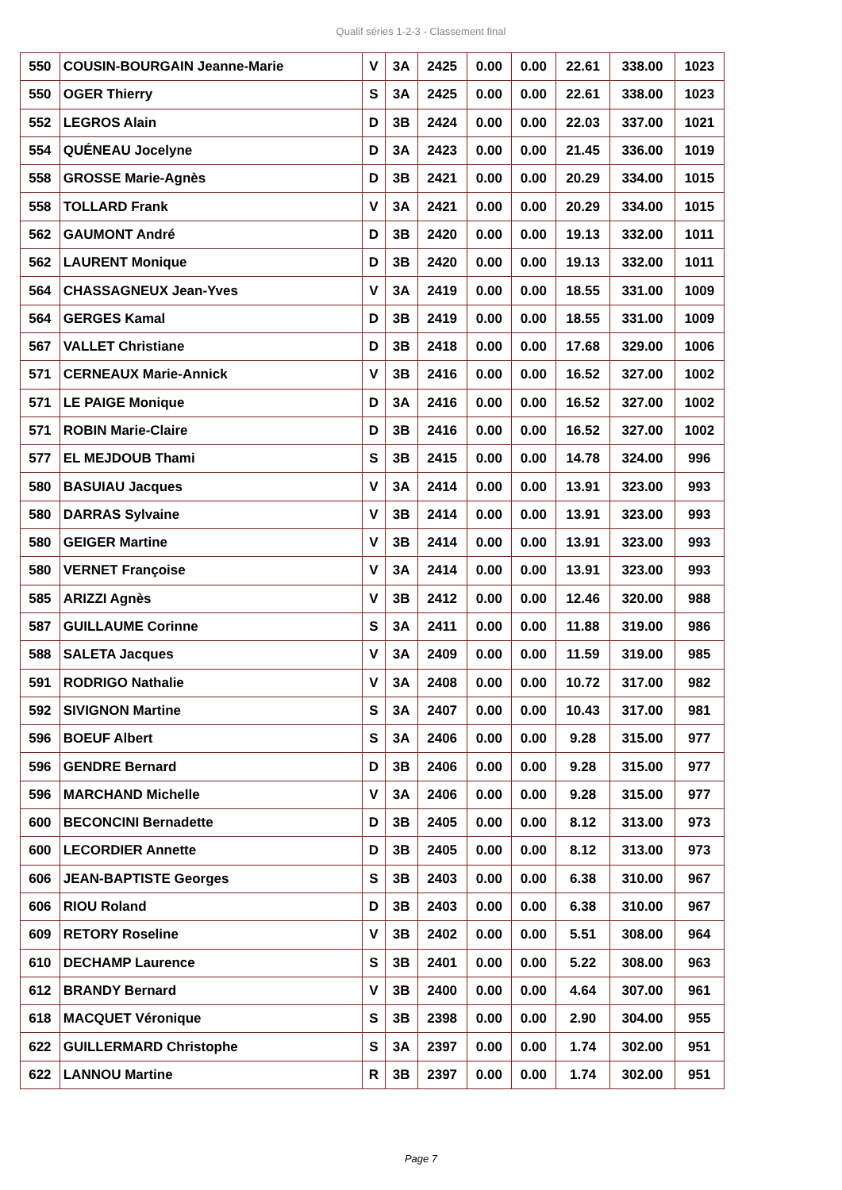Qualif séries 1-2-3 - Classement final
| 550 | COUSIN-BOURGAIN Jeanne-Marie | V | 3A | 2425 | 0.00 | 0.00 | 22.61 | 338.00 | 1023 |
| 550 | OGER Thierry | S | 3A | 2425 | 0.00 | 0.00 | 22.61 | 338.00 | 1023 |
| 552 | LEGROS Alain | D | 3B | 2424 | 0.00 | 0.00 | 22.03 | 337.00 | 1021 |
| 554 | QUÉNEAU Jocelyne | D | 3A | 2423 | 0.00 | 0.00 | 21.45 | 336.00 | 1019 |
| 558 | GROSSE Marie-Agnès | D | 3B | 2421 | 0.00 | 0.00 | 20.29 | 334.00 | 1015 |
| 558 | TOLLARD Frank | V | 3A | 2421 | 0.00 | 0.00 | 20.29 | 334.00 | 1015 |
| 562 | GAUMONT André | D | 3B | 2420 | 0.00 | 0.00 | 19.13 | 332.00 | 1011 |
| 562 | LAURENT Monique | D | 3B | 2420 | 0.00 | 0.00 | 19.13 | 332.00 | 1011 |
| 564 | CHASSAGNEUX Jean-Yves | V | 3A | 2419 | 0.00 | 0.00 | 18.55 | 331.00 | 1009 |
| 564 | GERGES Kamal | D | 3B | 2419 | 0.00 | 0.00 | 18.55 | 331.00 | 1009 |
| 567 | VALLET Christiane | D | 3B | 2418 | 0.00 | 0.00 | 17.68 | 329.00 | 1006 |
| 571 | CERNEAUX Marie-Annick | V | 3B | 2416 | 0.00 | 0.00 | 16.52 | 327.00 | 1002 |
| 571 | LE PAIGE Monique | D | 3A | 2416 | 0.00 | 0.00 | 16.52 | 327.00 | 1002 |
| 571 | ROBIN Marie-Claire | D | 3B | 2416 | 0.00 | 0.00 | 16.52 | 327.00 | 1002 |
| 577 | EL MEJDOUB Thami | S | 3B | 2415 | 0.00 | 0.00 | 14.78 | 324.00 | 996 |
| 580 | BASUIAU Jacques | V | 3A | 2414 | 0.00 | 0.00 | 13.91 | 323.00 | 993 |
| 580 | DARRAS Sylvaine | V | 3B | 2414 | 0.00 | 0.00 | 13.91 | 323.00 | 993 |
| 580 | GEIGER Martine | V | 3B | 2414 | 0.00 | 0.00 | 13.91 | 323.00 | 993 |
| 580 | VERNET Françoise | V | 3A | 2414 | 0.00 | 0.00 | 13.91 | 323.00 | 993 |
| 585 | ARIZZI Agnès | V | 3B | 2412 | 0.00 | 0.00 | 12.46 | 320.00 | 988 |
| 587 | GUILLAUME Corinne | S | 3A | 2411 | 0.00 | 0.00 | 11.88 | 319.00 | 986 |
| 588 | SALETA Jacques | V | 3A | 2409 | 0.00 | 0.00 | 11.59 | 319.00 | 985 |
| 591 | RODRIGO Nathalie | V | 3A | 2408 | 0.00 | 0.00 | 10.72 | 317.00 | 982 |
| 592 | SIVIGNON Martine | S | 3A | 2407 | 0.00 | 0.00 | 10.43 | 317.00 | 981 |
| 596 | BOEUF Albert | S | 3A | 2406 | 0.00 | 0.00 | 9.28 | 315.00 | 977 |
| 596 | GENDRE Bernard | D | 3B | 2406 | 0.00 | 0.00 | 9.28 | 315.00 | 977 |
| 596 | MARCHAND Michelle | V | 3A | 2406 | 0.00 | 0.00 | 9.28 | 315.00 | 977 |
| 600 | BECONCINI Bernadette | D | 3B | 2405 | 0.00 | 0.00 | 8.12 | 313.00 | 973 |
| 600 | LECORDIER Annette | D | 3B | 2405 | 0.00 | 0.00 | 8.12 | 313.00 | 973 |
| 606 | JEAN-BAPTISTE Georges | S | 3B | 2403 | 0.00 | 0.00 | 6.38 | 310.00 | 967 |
| 606 | RIOU Roland | D | 3B | 2403 | 0.00 | 0.00 | 6.38 | 310.00 | 967 |
| 609 | RETORY Roseline | V | 3B | 2402 | 0.00 | 0.00 | 5.51 | 308.00 | 964 |
| 610 | DECHAMP Laurence | S | 3B | 2401 | 0.00 | 0.00 | 5.22 | 308.00 | 963 |
| 612 | BRANDY Bernard | V | 3B | 2400 | 0.00 | 0.00 | 4.64 | 307.00 | 961 |
| 618 | MACQUET Véronique | S | 3B | 2398 | 0.00 | 0.00 | 2.90 | 304.00 | 955 |
| 622 | GUILLERMARD Christophe | S | 3A | 2397 | 0.00 | 0.00 | 1.74 | 302.00 | 951 |
| 622 | LANNOU Martine | R | 3B | 2397 | 0.00 | 0.00 | 1.74 | 302.00 | 951 |
Page 7